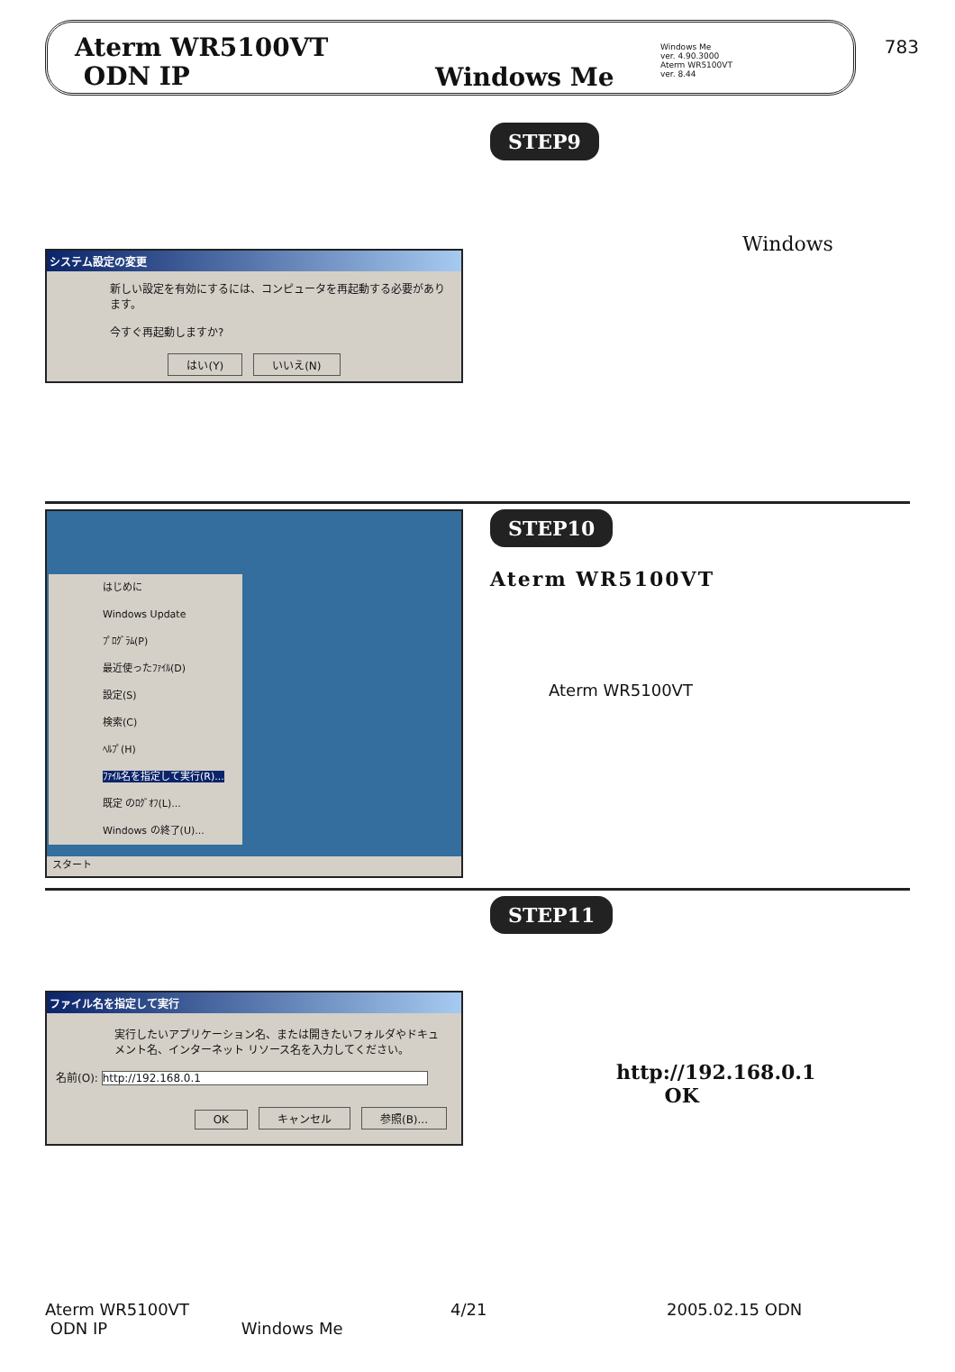783
Aterm WR5100VT
ODN IP
Windows Me
Windows Me
ver. 4.90.3000
Aterm WR5100VT
ver. 8.44
システム設定の変更
新しい設定を有効にするには、コンピュータを再起動する必要があります。
今すぐ再起動しますか?
はい(Y) いいえ(N)
STEP9
Windows
はじめに
Windows Update
ﾌﾟﾛｸﾞﾗﾑ(P)
最近使ったﾌｧｲﾙ(D)
設定(S)
検索(C)
ﾍﾙﾌﾟ(H)
ﾌｧｲﾙ名を指定して実行(R)...
既定 のﾛｸﾞｵﾌ(L)...
Windows の終了(U)...
スタート
STEP10
Aterm WR5100VT
Aterm WR5100VT
ファイル名を指定して実行
実行したいアプリケーション名、または開きたいフォルダやドキュメント名、インターネット リソース名を入力してください。
名前(O): http://192.168.0.1
OK キャンセル 参照(B)...
STEP11
http://192.168.0.1
OK
Aterm WR5100VT
ODN IP Windows Me
4/21
2005.02.15 ODN